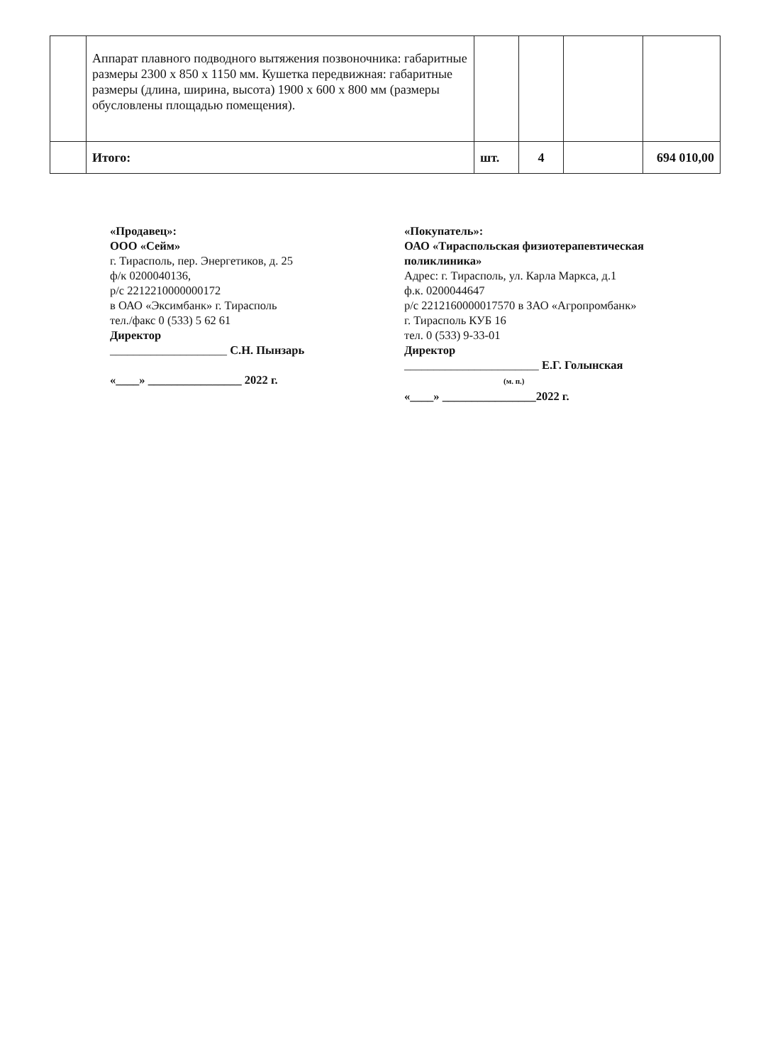| | Аппарат плавного подводного вытяжения позвоночника: габаритные размеры 2300 х 850 х 1150 мм. Кушетка передвижная: габаритные размеры (длина, ширина, высота) 1900 х 600 х 800 мм (размеры обусловлены площадью помещения). | | | | |
| | Итого: | шт. | 4 | | 694 010,00 |
«Продавец»:
ООО «Сейм»
г. Тирасполь, пер. Энергетиков, д. 25
ф/к 0200040136,
р/с 2212210000000172
в ОАО «Эксимбанк» г. Тирасполь
тел./факс 0 (533) 5 62 61
Директор
____________________ С.Н. Пынзарь
«____» ________________ 2022 г.
«Покупатель»:
ОАО «Тираспольская физиотерапевтическая поликлиника»
Адрес: г. Тирасполь, ул. Карла Маркса, д.1
ф.к. 0200044647
р/с 2212160000017570 в ЗАО «Агропромбанк»
г. Тирасполь КУБ 16
тел. 0 (533) 9-33-01
Директор
_______________________ Е.Г. Голынская
(м. п.)
«____» ________________2022 г.